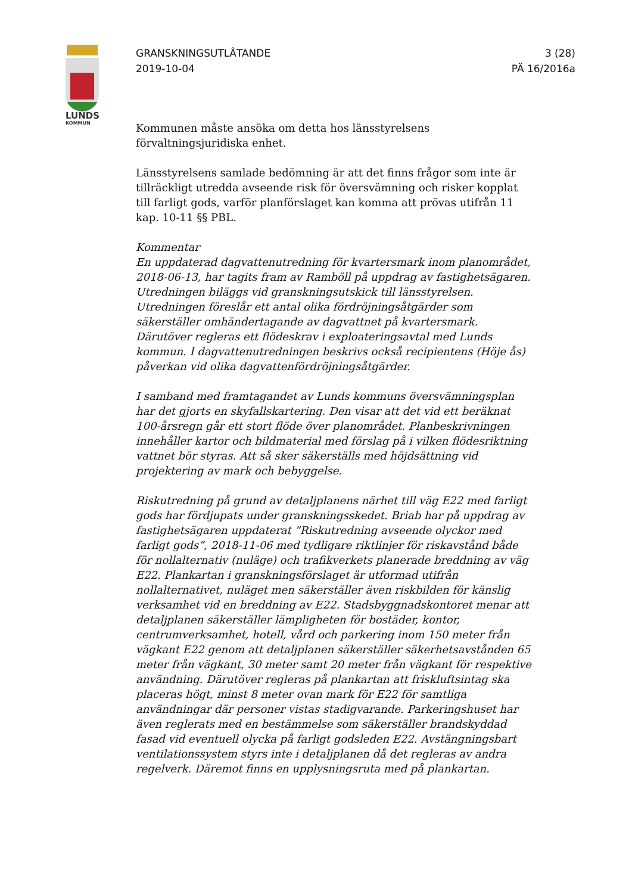LUNDS
KOMMUN
GRANSKNINGSUTLÅTANDE
2019-10-04
3 (28)
PÄ 16/2016a
Kommunen måste ansöka om detta hos länsstyrelsens förvaltningsjuridiska enhet.
Länsstyrelsens samlade bedömning är att det finns frågor som inte är tillräckligt utredda avseende risk för översvämning och risker kopplat till farligt gods, varför planförslaget kan komma att prövas utifrån 11 kap. 10-11 §§ PBL.
Kommentar
En uppdaterad dagvattenutredning för kvartersmark inom planområdet, 2018-06-13, har tagits fram av Ramböll på uppdrag av fastighetsägaren. Utredningen biläggs vid granskningsutskick till länsstyrelsen. Utredningen föreslår ett antal olika fördröjningsåtgärder som säkerställer omhändertagande av dagvattnet på kvartersmark. Därutöver regleras ett flödeskrav i exploateringsavtal med Lunds kommun. I dagvattenutredningen beskrivs också recipientens (Höje ås) påverkan vid olika dagvattenfördröjningsåtgärder.
I samband med framtagandet av Lunds kommuns översvämningsplan har det gjorts en skyfallskartering. Den visar att det vid ett beräknat 100-årsregn går ett stort flöde över planområdet. Planbeskrivningen innehåller kartor och bildmaterial med förslag på i vilken flödesriktning vattnet bör styras. Att så sker säkerställs med höjdsättning vid projektering av mark och bebyggelse.
Riskutredning på grund av detaljplanens närhet till väg E22 med farligt gods har fördjupats under granskningsskedet. Briab har på uppdrag av fastighetsägaren uppdaterat ”Riskutredning avseende olyckor med farligt gods”, 2018-11-06 med tydligare riktlinjer för riskavstånd både för nollalternativ (nuläge) och trafikverkets planerade breddning av väg E22. Plankartan i granskningsförslaget är utformad utifrån nollalternativet, nuläget men säkerställer även riskbilden för känslig verksamhet vid en breddning av E22. Stadsbyggnadskontoret menar att detaljplanen säkerställer lämpligheten för bostäder, kontor, centrumverksamhet, hotell, vård och parkering inom 150 meter från vägkant E22 genom att detaljplanen säkerställer säkerhetsavstånden 65 meter från vägkant, 30 meter samt 20 meter från vägkant för respektive användning. Därutöver regleras på plankartan att friskluftsintag ska placeras högt, minst 8 meter ovan mark för E22 för samtliga användningar där personer vistas stadigvarande. Parkeringshuset har även reglerats med en bestämmelse som säkerställer brandskyddad fasad vid eventuell olycka på farligt godsleden E22. Avstängningsbart ventilationssystem styrs inte i detaljplanen då det regleras av andra regelverk. Däremot finns en upplysningsruta med på plankartan.